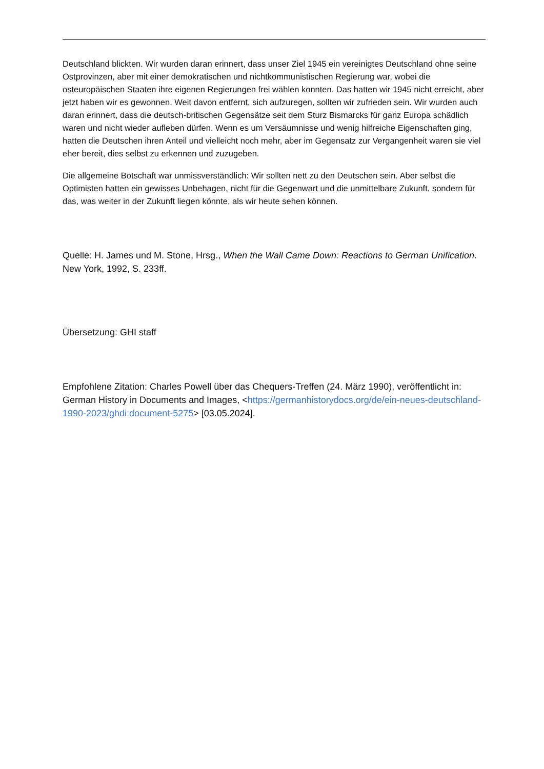Deutschland blickten. Wir wurden daran erinnert, dass unser Ziel 1945 ein vereinigtes Deutschland ohne seine Ostprovinzen, aber mit einer demokratischen und nichtkommunistischen Regierung war, wobei die osteuropäischen Staaten ihre eigenen Regierungen frei wählen konnten. Das hatten wir 1945 nicht erreicht, aber jetzt haben wir es gewonnen. Weit davon entfernt, sich aufzuregen, sollten wir zufrieden sein. Wir wurden auch daran erinnert, dass die deutsch-britischen Gegensätze seit dem Sturz Bismarcks für ganz Europa schädlich waren und nicht wieder aufleben dürfen. Wenn es um Versäumnisse und wenig hilfreiche Eigenschaften ging, hatten die Deutschen ihren Anteil und vielleicht noch mehr, aber im Gegensatz zur Vergangenheit waren sie viel eher bereit, dies selbst zu erkennen und zuzugeben.
Die allgemeine Botschaft war unmissverständlich: Wir sollten nett zu den Deutschen sein. Aber selbst die Optimisten hatten ein gewisses Unbehagen, nicht für die Gegenwart und die unmittelbare Zukunft, sondern für das, was weiter in der Zukunft liegen könnte, als wir heute sehen können.
Quelle: H. James und M. Stone, Hrsg., When the Wall Came Down: Reactions to German Unification. New York, 1992, S. 233ff.
Übersetzung: GHI staff
Empfohlene Zitation: Charles Powell über das Chequers-Treffen (24. März 1990), veröffentlicht in: German History in Documents and Images, <https://germanhistorydocs.org/de/ein-neues-deutschland-1990-2023/ghdi:document-5275> [03.05.2024].